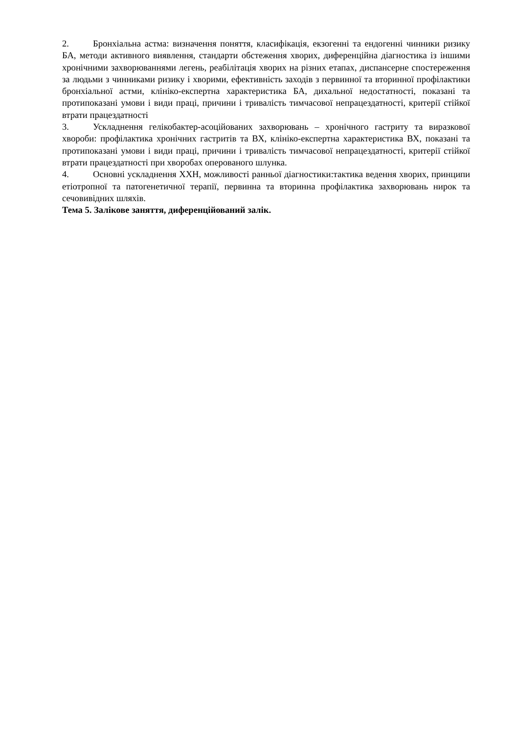2. Бронхіальна астма: визначення поняття, класифікація, екзогенні та ендогенні чинники ризику БА, методи активного виявлення, стандарти обстеження хворих, диференційна діагностика із іншими хронічними захворюваннями легень, реабілітація хворих на різних етапах, диспансерне спостереження за людьми з чинниками ризику і хворими, ефективність заходів з первинної та вторинної профілактики бронхіальної астми, клініко-експертна характеристика БА, дихальної недостатності, показані та протипоказані умови і види праці, причини і тривалість тимчасової непрацездатності, критерії стійкої втрати працездатності
3. Ускладнення гелікобактер-асоційованих захворювань – хронічного гастриту та виразкової хвороби: профілактика хронічних гастритів та ВХ, клініко-експертна характеристика ВХ, показані та протипоказані умови і види праці, причини і тривалість тимчасової непрацездатності, критерії стійкої втрати працездатності при хворобах оперованого шлунка.
4. Основні ускладнення ХХН, можливості ранньої діагностики:тактика ведення хворих, принципи етіотропної та патогенетичної терапії, первинна та вторинна профілактика захворювань нирок та сечовивідних шляхів.
Тема 5. Залікове заняття, диференційований залік.